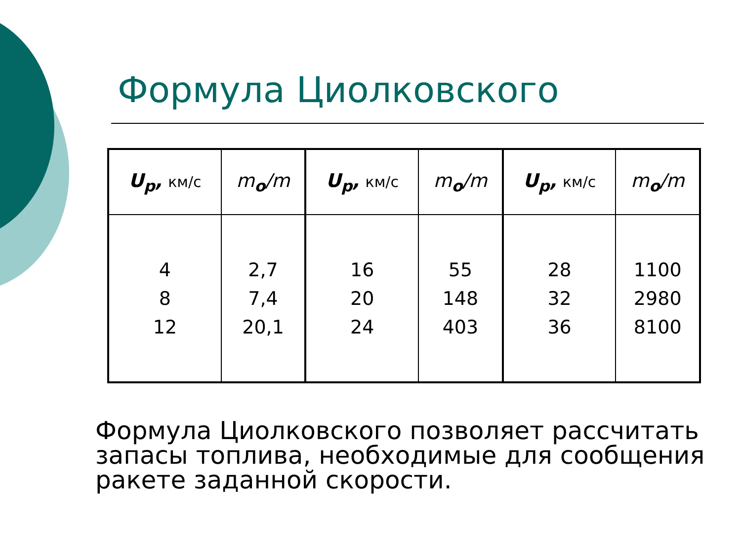Формула Циолковского
| U<sub>p</sub>, км/с | m<sub>o</sub>/m | U<sub>p</sub>, км/с | m<sub>o</sub>/m | U<sub>p</sub>, км/с | m<sub>o</sub>/m |
| --- | --- | --- | --- | --- | --- |
| 4 8 12 | 2,7 7,4 20,1 | 16 20 24 | 55 148 403 | 28 32 36 | 1100 2980 8100 |
Формула Циолковского позволяет рассчитать запасы топлива, необходимые для сообщения ракете заданной скорости.